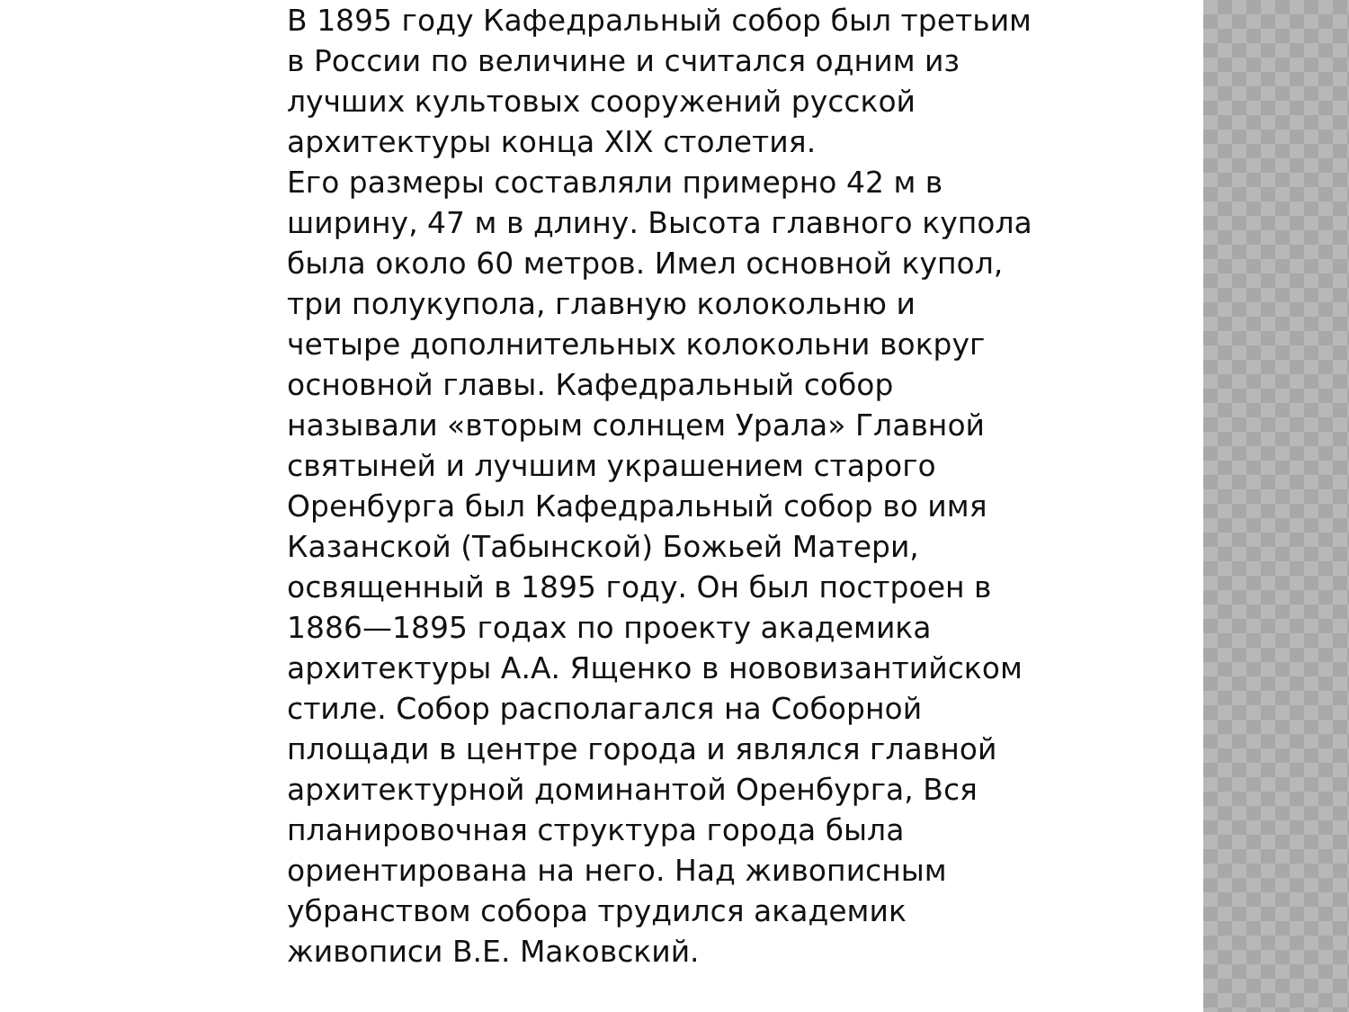В 1895 году Кафедральный собор был третьим в России по величине и считался одним из лучших культовых сооружений русской архитектуры конца XIX столетия.
Его размеры составляли примерно 42 м в ширину, 47 м в длину. Высота главного купола была около 60 метров. Имел основной купол, три полукупола, главную колокольню и четыре дополнительных колокольни вокруг основной главы. Кафедральный собор называли «вторым солнцем Урала» Главной святыней и лучшим украшением старого Оренбурга был Кафедральный собор во имя Казанской (Табынской) Божьей Матери, освященный в 1895 году. Он был построен в 1886—1895 годах по проекту академика архитектуры А.А. Ященко в нововизантийском стиле. Собор располагался на Соборной площади в центре города и являлся главной архитектурной доминантой Оренбурга, Вся планировочная структура города была ориентирована на него. Над живописным убранством собора трудился академик живописи В.Е. Маковский.